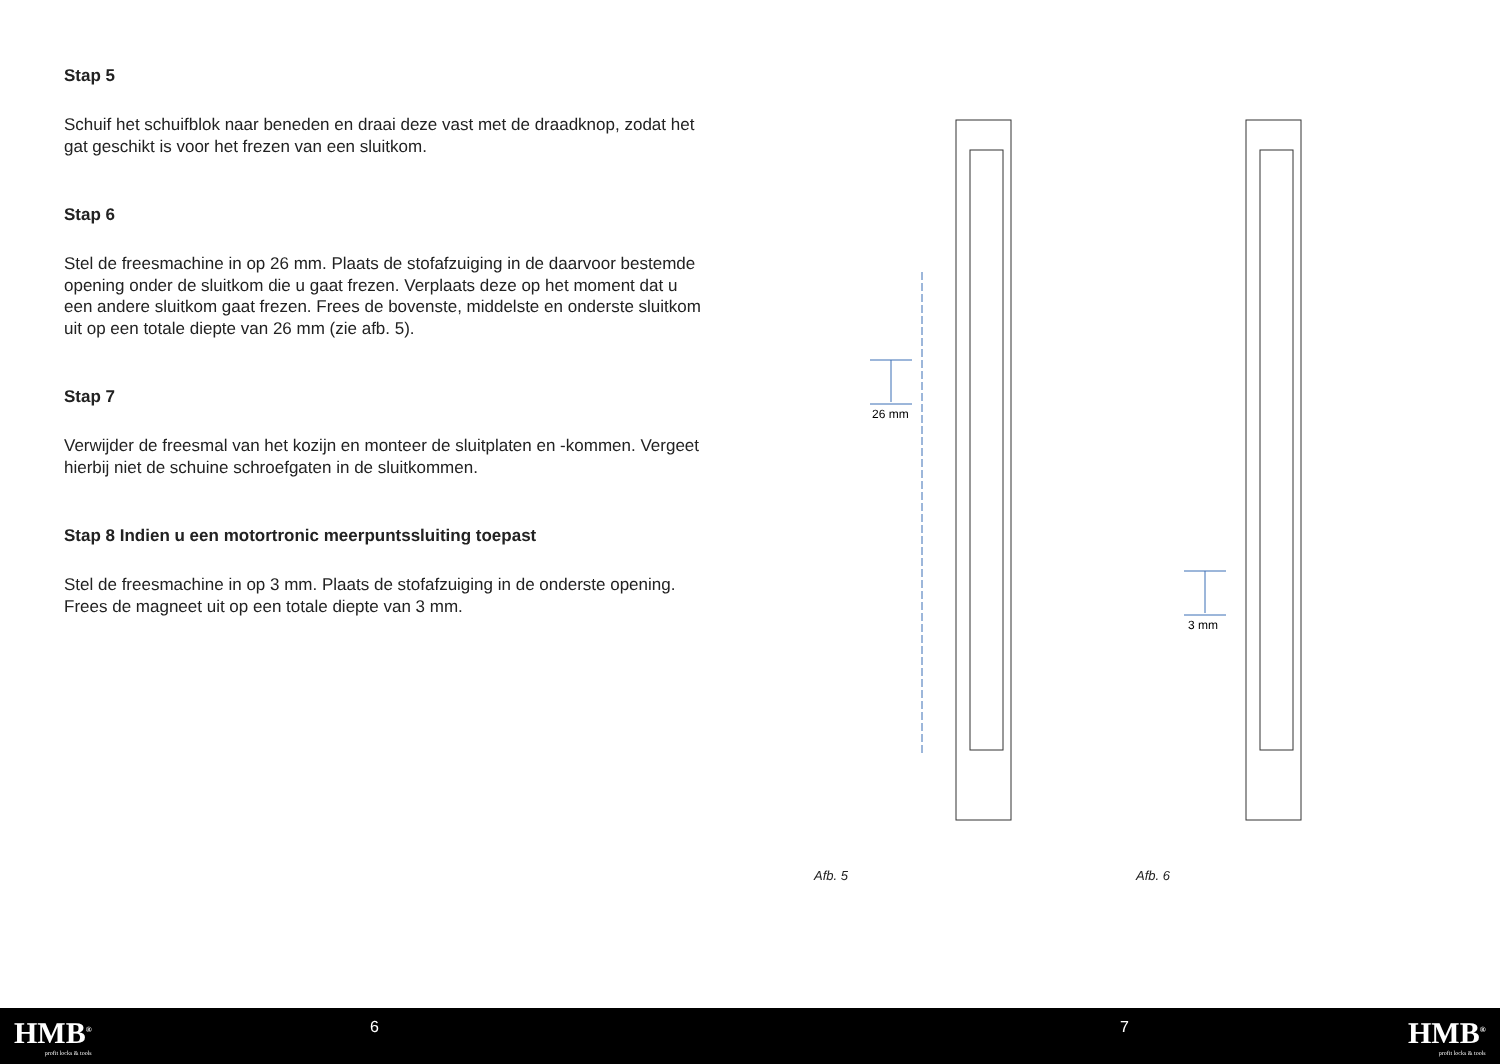Stap 5
Schuif het schuifblok naar beneden en draai deze vast met de draadknop, zodat het gat geschikt is voor het frezen van een sluitkom.
Stap 6
Stel de freesmachine in op 26 mm. Plaats de stofafzuiging in de daarvoor bestemde opening onder de sluitkom die u gaat frezen. Verplaats deze op het moment dat u een andere sluitkom gaat frezen. Frees de bovenste, middelste en onderste sluitkom uit op een totale diepte van 26 mm (zie afb. 5).
Stap 7
Verwijder de freesmal van het kozijn en monteer de sluitplaten en -kommen. Vergeet hierbij niet de schuine schroefgaten in de sluitkommen.
Stap 8 Indien u een motortronic meerpuntssluiting toepast
Stel de freesmachine in op 3 mm. Plaats de stofafzuiging in de onderste opening. Frees de magneet uit op een totale diepte van 3 mm.
26 mm
3 mm
Afb. 5 Afb. 6
HMB<sup>®</sup>
profit locks & tools
6 7 HMB<sup>®</sup>
profit locks & tools